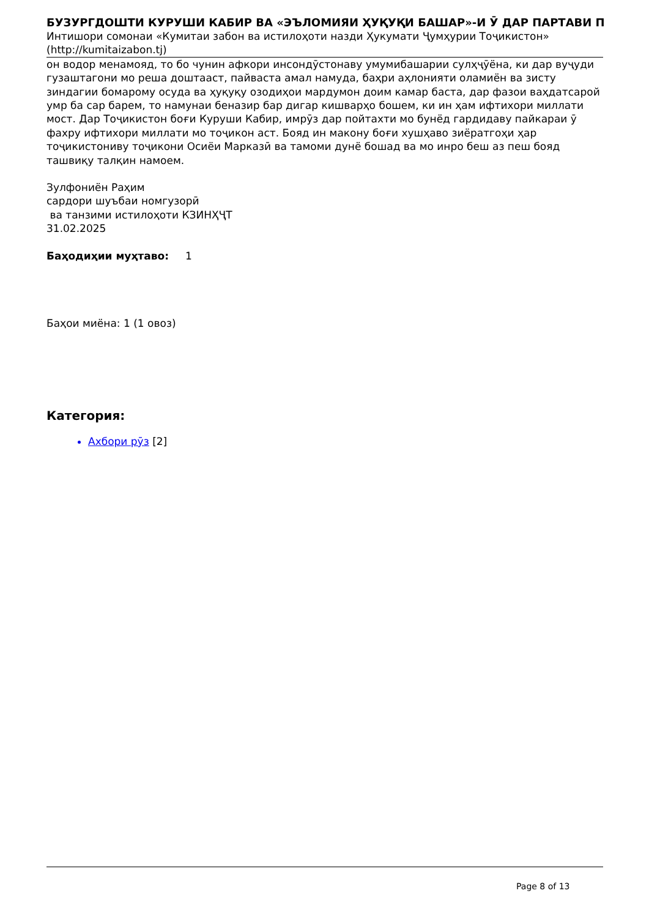БУЗУРГДОШТИ КУРУШИ КАБИР ВА «ЭЪЛОМИЯИ ҲУҚУҚИ БАШАР»-И Ӯ ДАР ПАРТАВИ П
Интишори сомонаи «Кумитаи забон ва истилоҳоти назди Ҳукумати Ҷумҳурии Тоҷикистон»
(http://kumitaizabon.tj)
он водор менамояд, то бо чунин афкори инсондӯстонаву умумибашарии сулҳҷӯёна, ки дар вуҷуди гузаштагони мо реша доштааст, пайваста амал намуда, баҳри аҳлонияти оламиён ва зисту зиндагии бомарому осуда ва ҳуқуқу озодиҳои мардумон доим камар баста, дар фазои ваҳдатсарой умр ба сар барем, то намунаи беназир бар дигар кишварҳо бошем, ки ин ҳам ифтихори миллати мост. Дар Тоҷикистон боғи Куруши Кабир, имрӯз дар пойтахти мо бунёд гардидаву пайкараи ӯ фахру ифтихори миллати мо тоҷикон аст. Бояд ин макону боғи хушҳаво зиёратгоҳи ҳар тоҷикистониву тоҷикони Осиёи Марказӣ ва тамоми дунё бошад ва мо инро беш аз пеш бояд ташвиқу талқин намоем.
Зулфониён Раҳим
сардори шуъбаи номгузорӣ
ва танзими истилоҳоти КЗИНҲҶТ
31.02.2025
Баҳодиҳии муҳтаво: 1
Баҳои миёна: 1 (1 овоз)
Категория:
Ахбори рӯз [2]
Page 8 of 13